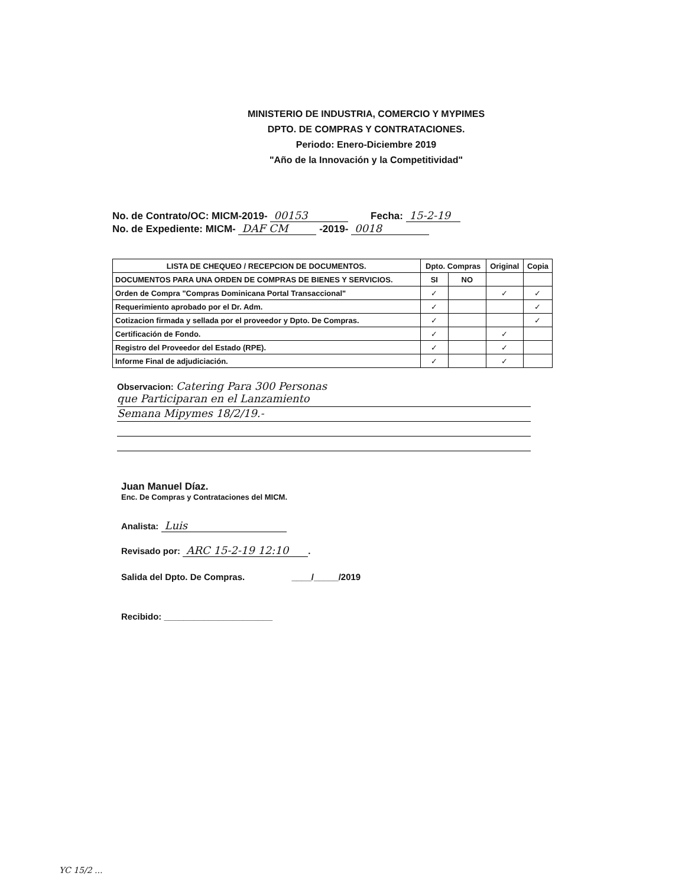MINISTERIO DE INDUSTRIA, COMERCIO Y MYPIMES
DPTO. DE COMPRAS Y CONTRATACIONES.
Periodo: Enero-Diciembre 2019
"Año de la Innovación y la Competitividad"
No. de Contrato/OC: MICM-2019- 00153 Fecha: 15-2-19
No. de Expediente: MICM- DAF CM -2019- 0018
| LISTA DE CHEQUEO / RECEPCION DE DOCUMENTOS. | Dpto. Compras | | Original | Copia |
| --- | --- | --- | --- | --- |
| DOCUMENTOS PARA UNA ORDEN DE COMPRAS DE BIENES Y SERVICIOS. | SI | NO | | |
| Orden de Compra "Compras Dominicana Portal Transaccional" | ✓ | | ✓ | ✓ |
| Requerimiento aprobado por el Dr. Adm. | ✓ | | | ✓ |
| Cotizacion firmada y sellada por el proveedor y Dpto. De Compras. | ✓ | | | ✓ |
| Certificación de Fondo. | ✓ | | ✓ | |
| Registro del Proveedor del Estado (RPE). | ✓ | | ✓ | |
| Informe Final de adjudiciación. | ✓ | | ✓ | |
Observacion: Catering Para 300 Personas
que Participaran en el Lanzamiento
Semana Mipymes 18/2/19.-
Juan Manuel Díaz.
Enc. De Compras y Contrataciones del MICM.
Analista: Luis
Revisado por: ARC 15-2-19 12:10.
Salida del Dpto. De Compras. ____/_____/2019
Recibido: ______________________
YC 15/2 ...